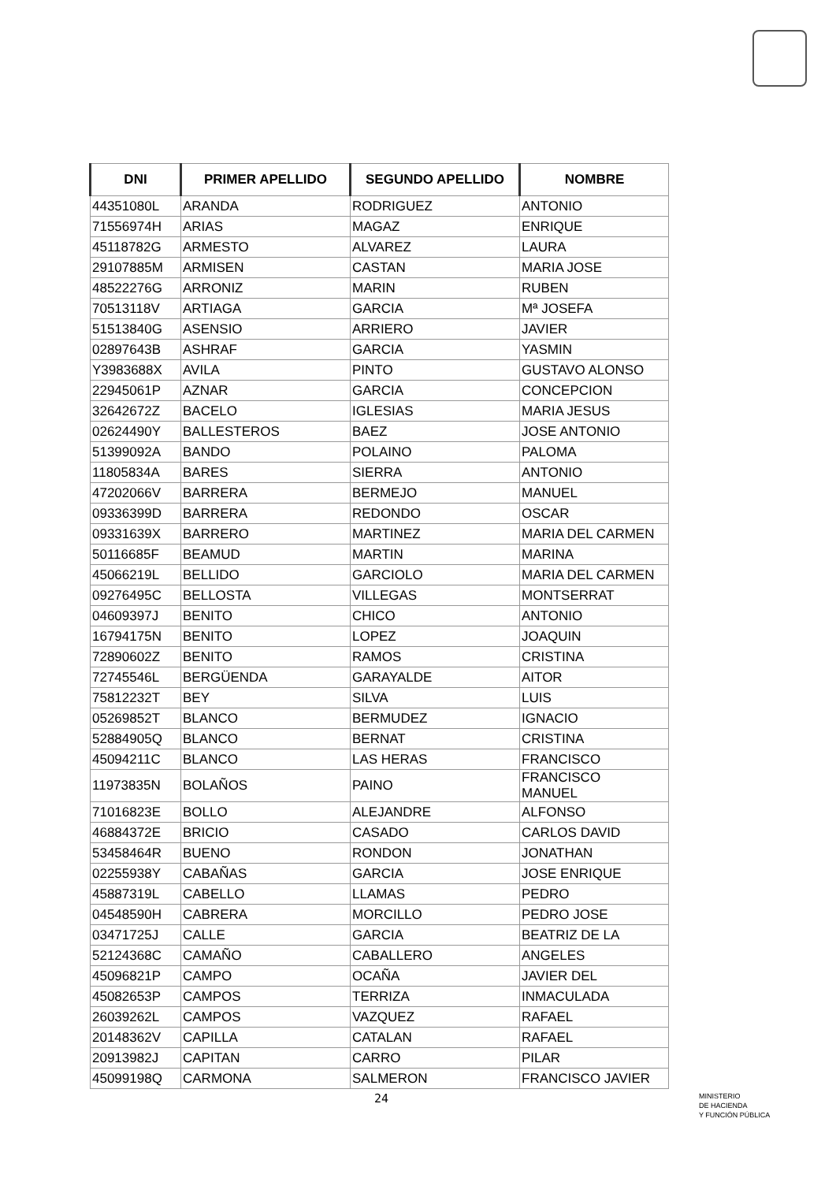| DNI | PRIMER APELLIDO | SEGUNDO APELLIDO | NOMBRE |
| --- | --- | --- | --- |
| 44351080L | ARANDA | RODRIGUEZ | ANTONIO |
| 71556974H | ARIAS | MAGAZ | ENRIQUE |
| 45118782G | ARMESTO | ALVAREZ | LAURA |
| 29107885M | ARMISEN | CASTAN | MARIA JOSE |
| 48522276G | ARRONIZ | MARIN | RUBEN |
| 70513118V | ARTIAGA | GARCIA | Mª JOSEFA |
| 51513840G | ASENSIO | ARRIERO | JAVIER |
| 02897643B | ASHRAF | GARCIA | YASMIN |
| Y3983688X | AVILA | PINTO | GUSTAVO ALONSO |
| 22945061P | AZNAR | GARCIA | CONCEPCION |
| 32642672Z | BACELO | IGLESIAS | MARIA JESUS |
| 02624490Y | BALLESTEROS | BAEZ | JOSE ANTONIO |
| 51399092A | BANDO | POLAINO | PALOMA |
| 11805834A | BARES | SIERRA | ANTONIO |
| 47202066V | BARRERA | BERMEJO | MANUEL |
| 09336399D | BARRERA | REDONDO | OSCAR |
| 09331639X | BARRERO | MARTINEZ | MARIA DEL CARMEN |
| 50116685F | BEAMUD | MARTIN | MARINA |
| 45066219L | BELLIDO | GARCIOLO | MARIA DEL CARMEN |
| 09276495C | BELLOSTA | VILLEGAS | MONTSERRAT |
| 04609397J | BENITO | CHICO | ANTONIO |
| 16794175N | BENITO | LOPEZ | JOAQUIN |
| 72890602Z | BENITO | RAMOS | CRISTINA |
| 72745546L | BERGÜENDA | GARAYALDE | AITOR |
| 75812232T | BEY | SILVA | LUIS |
| 05269852T | BLANCO | BERMUDEZ | IGNACIO |
| 52884905Q | BLANCO | BERNAT | CRISTINA |
| 45094211C | BLANCO | LAS HERAS | FRANCISCO |
| 11973835N | BOLAÑOS | PAINO | FRANCISCO MANUEL |
| 71016823E | BOLLO | ALEJANDRE | ALFONSO |
| 46884372E | BRICIO | CASADO | CARLOS DAVID |
| 53458464R | BUENO | RONDON | JONATHAN |
| 02255938Y | CABAÑAS | GARCIA | JOSE ENRIQUE |
| 45887319L | CABELLO | LLAMAS | PEDRO |
| 04548590H | CABRERA | MORCILLO | PEDRO JOSE |
| 03471725J | CALLE | GARCIA | BEATRIZ DE LA |
| 52124368C | CAMAÑO | CABALLERO | ANGELES |
| 45096821P | CAMPO | OCAÑA | JAVIER DEL |
| 45082653P | CAMPOS | TERRIZA | INMACULADA |
| 26039262L | CAMPOS | VAZQUEZ | RAFAEL |
| 20148362V | CAPILLA | CATALAN | RAFAEL |
| 20913982J | CAPITAN | CARRO | PILAR |
| 45099198Q | CARMONA | SALMERON | FRANCISCO JAVIER |
24
MINISTERIO
DE HACIENDA
Y FUNCIÓN PÚBLICA